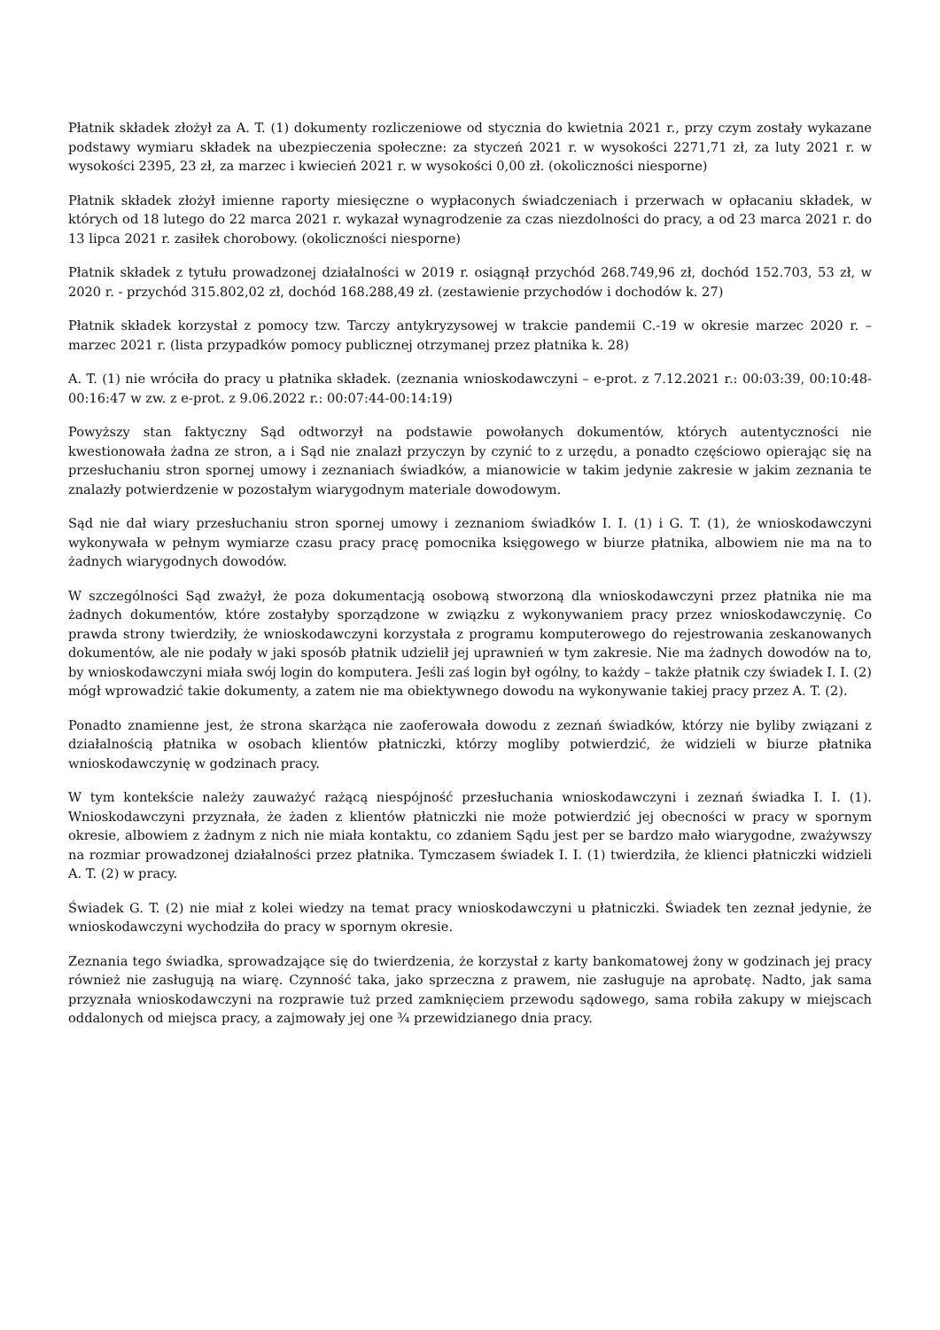Płatnik składek złożył za A. T. (1) dokumenty rozliczeniowe od stycznia do kwietnia 2021 r., przy czym zostały wykazane podstawy wymiaru składek na ubezpieczenia społeczne: za styczeń 2021 r. w wysokości 2271,71 zł, za luty 2021 r. w wysokości 2395, 23 zł, za marzec i kwiecień 2021 r. w wysokości 0,00 zł. (okoliczności niesporne)
Płatnik składek złożył imienne raporty miesięczne o wypłaconych świadczeniach i przerwach w opłacaniu składek, w których od 18 lutego do 22 marca 2021 r. wykazał wynagrodzenie za czas niezdolności do pracy, a od 23 marca 2021 r. do 13 lipca 2021 r. zasiłek chorobowy. (okoliczności niesporne)
Płatnik składek z tytułu prowadzonej działalności w 2019 r. osiągnął przychód 268.749,96 zł, dochód 152.703, 53 zł, w 2020 r. - przychód 315.802,02 zł, dochód 168.288,49 zł. (zestawienie przychodów i dochodów k. 27)
Płatnik składek korzystał z pomocy tzw. Tarczy antykryzysowej w trakcie pandemii C.-19 w okresie marzec 2020 r. – marzec 2021 r. (lista przypadków pomocy publicznej otrzymanej przez płatnika k. 28)
A. T. (1) nie wróciła do pracy u płatnika składek. (zeznania wnioskodawczyni – e-prot. z 7.12.2021 r.: 00:03:39, 00:10:48-00:16:47 w zw. z e-prot. z 9.06.2022 r.: 00:07:44-00:14:19)
Powyższy stan faktyczny Sąd odtworzył na podstawie powołanych dokumentów, których autentyczności nie kwestionowała żadna ze stron, a i Sąd nie znalazł przyczyn by czynić to z urzędu, a ponadto częściowo opierając się na przesłuchaniu stron spornej umowy i zeznaniach świadków, a mianowicie w takim jedynie zakresie w jakim zeznania te znalazły potwierdzenie w pozostałym wiarygodnym materiale dowodowym.
Sąd nie dał wiary przesłuchaniu stron spornej umowy i zeznaniom świadków I. I. (1) i G. T. (1), że wnioskodawczyni wykonywała w pełnym wymiarze czasu pracy pracę pomocnika księgowego w biurze płatnika, albowiem nie ma na to żadnych wiarygodnych dowodów.
W szczególności Sąd zważył, że poza dokumentacją osobową stworzoną dla wnioskodawczyni przez płatnika nie ma żadnych dokumentów, które zostałyby sporządzone w związku z wykonywaniem pracy przez wnioskodawczynię. Co prawda strony twierdziły, że wnioskodawczyni korzystała z programu komputerowego do rejestrowania zeskanowanych dokumentów, ale nie podały w jaki sposób płatnik udzielił jej uprawnień w tym zakresie. Nie ma żadnych dowodów na to, by wnioskodawczyni miała swój login do komputera. Jeśli zaś login był ogólny, to każdy – także płatnik czy świadek I. I. (2) mógł wprowadzić takie dokumenty, a zatem nie ma obiektywnego dowodu na wykonywanie takiej pracy przez A. T. (2).
Ponadto znamienne jest, że strona skarżąca nie zaoferowała dowodu z zeznań świadków, którzy nie byliby związani z działalnością płatnika w osobach klientów płatniczki, którzy mogliby potwierdzić, że widzieli w biurze płatnika wnioskodawczynię w godzinach pracy.
W tym kontekście należy zauważyć rażącą niespójność przesłuchania wnioskodawczyni i zeznań świadka I. I. (1). Wnioskodawczyni przyznała, że żaden z klientów płatniczki nie może potwierdzić jej obecności w pracy w spornym okresie, albowiem z żadnym z nich nie miała kontaktu, co zdaniem Sądu jest per se bardzo mało wiarygodne, zważywszy na rozmiar prowadzonej działalności przez płatnika. Tymczasem świadek I. I. (1) twierdziła, że klienci płatniczki widzieli A. T. (2) w pracy.
Świadek G. T. (2) nie miał z kolei wiedzy na temat pracy wnioskodawczyni u płatniczki. Świadek ten zeznał jedynie, że wnioskodawczyni wychodziła do pracy w spornym okresie.
Zeznania tego świadka, sprowadzające się do twierdzenia, że korzystał z karty bankomatowej żony w godzinach jej pracy również nie zasługują na wiarę. Czynność taka, jako sprzeczna z prawem, nie zasługuje na aprobatę. Nadto, jak sama przyznała wnioskodawczyni na rozprawie tuż przed zamknięciem przewodu sądowego, sama robiła zakupy w miejscach oddalonych od miejsca pracy, a zajmowały jej one ¾ przewidzianego dnia pracy.